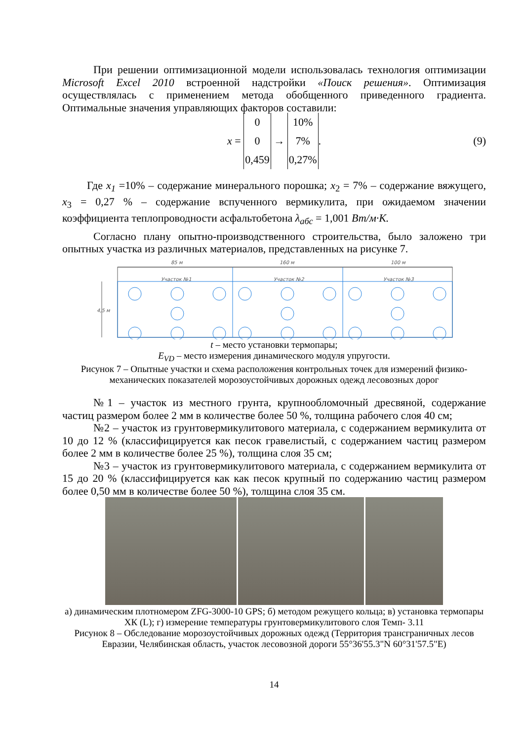При решении оптимизационной модели использовалась технология оптимизации Microsoft Excel 2010 встроенной надстройки «Поиск решения». Оптимизация осуществлялась с применением метода обобщенного приведенного градиента. Оптимальные значения управляющих факторов составили:
x =
0
0
0,459
→
10%
7%
0,27%
. (9)
Где x<sub>1</sub> =10% – содержание минерального порошка; x<sub>2</sub> = 7% – содержание вяжущего, x<sub>3</sub> = 0,27 % – содержание вспученного вермикулита, при ожидаемом значении коэффициента теплопроводности асфальтобетона λ<sub>абс</sub> = 1,001 Вт/м·К.
Согласно плану опытно-производственного строительства, было заложено три опытных участка из различных материалов, представленных на рисунке 7.
85 м
160 м
100 м
Участок №1
Участок №2
Участок №3
4,5 м
t – место установки термопары;
E<sub>VD</sub> – место измерения динамического модуля упругости.
Рисунок 7 – Опытные участки и схема расположения контрольных точек для измерений физико-механических показателей морозоустойчивых дорожных одежд лесовозных дорог
№1 – участок из местного грунта, крупнообломочный дресвяной, содержание частиц размером более 2 мм в количестве более 50 %, толщина рабочего слоя 40 см;
№2 – участок из грунтовермикулитового материала, с содержанием вермикулита от 10 до 12 % (классифицируется как песок гравелистый, с содержанием частиц размером более 2 мм в количестве более 25 %), толщина слоя 35 см;
№3 – участок из грунтовермикулитового материала, с содержанием вермикулита от 15 до 20 % (классифицируется как как песок крупный по содержанию частиц размером более 0,50 мм в количестве более 50 %), толщина слоя 35 см.
а) динамическим плотномером ZFG-3000-10 GPS; б) методом режущего кольца; в) установка термопары ХК (L); г) измерение температуры грунтовермикулитового слоя Темп- 3.11
Рисунок 8 – Обследование морозоустойчивых дорожных одежд (Территория трансграничных лесов Евразии, Челябинская область, участок лесовозной дороги 55°36'55.3"N 60°31'57.5"E)
14